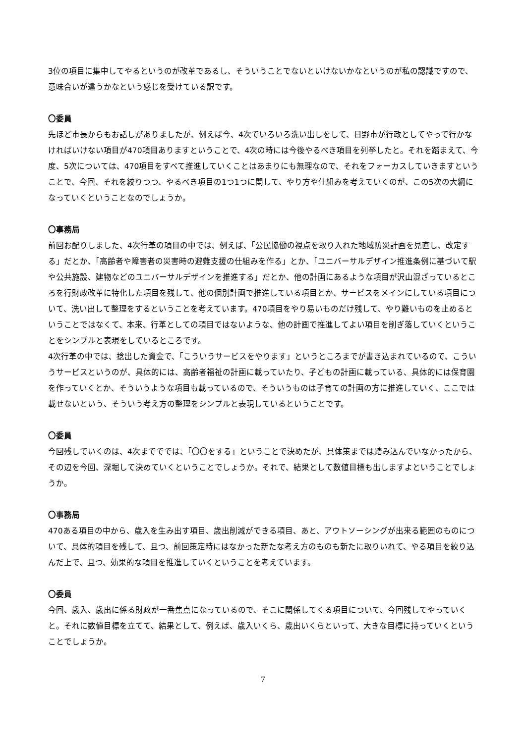3位の項目に集中してやるというのが改革であるし、そういうことでないといけないかなというのが私の認識ですので、意味合いが違うかなという感じを受けている訳です。
〇委員
先ほど市長からもお話しがありましたが、例えば今、4次でいろいろ洗い出しをして、日野市が行政としてやって行かなければいけない項目が470項目ありますということで、4次の時には今後やるべき項目を列挙したと。それを踏まえて、今度、5次については、470項目をすべて推進していくことはあまりにも無理なので、それをフォーカスしていきますということで、今回、それを絞りつつ、やるべき項目の1つ1つに関して、やり方や仕組みを考えていくのが、この5次の大綱になっていくということなのでしょうか。
〇事務局
前回お配りしました、4次行革の項目の中では、例えば、「公民協働の視点を取り入れた地域防災計画を見直し、改定する」だとか、「高齢者や障害者の災害時の避難支援の仕組みを作る」とか、「ユニバーサルデザイン推進条例に基づいて駅や公共施設、建物などのユニバーサルデザインを推進する」だとか、他の計画にあるような項目が沢山混ざっているところを行財政改革に特化した項目を残して、他の個別計画で推進している項目とか、サービスをメインにしている項目について、洗い出して整理をするということを考えています。470項目をやり易いものだけ残して、やり難いものを止めるということではなくて、本来、行革としての項目ではないような、他の計画で推進してよい項目を削ぎ落していくということをシンプルと表現をしているところです。
4次行革の中では、捻出した資金で、「こういうサービスをやります」というところまでが書き込まれているので、こういうサービスというのが、具体的には、高齢者福祉の計画に載っていたり、子どもの計画に載っている、具体的には保育園を作っていくとか、そういうような項目も載っているので、そういうものは子育ての計画の方に推進していく、ここでは載せないという、そういう考え方の整理をシンプルと表現しているということです。
〇委員
今回残していくのは、4次までででは、「〇〇をする」ということで決めたが、具体策までは踏み込んでいなかったから、その辺を今回、深堀して決めていくということでしょうか。それで、結果として数値目標も出しますよということでしょうか。
〇事務局
470ある項目の中から、歳入を生み出す項目、歳出削減ができる項目、あと、アウトソーシングが出来る範囲のものについて、具体的項目を残して、且つ、前回策定時にはなかった新たな考え方のものも新たに取りいれて、やる項目を絞り込んだ上で、且つ、効果的な項目を推進していくということを考えています。
〇委員
今回、歳入、歳出に係る財政が一番焦点になっているので、そこに関係してくる項目について、今回残してやっていくと。それに数値目標を立てて、結果として、例えば、歳入いくら、歳出いくらといって、大きな目標に持っていくということでしょうか。
7